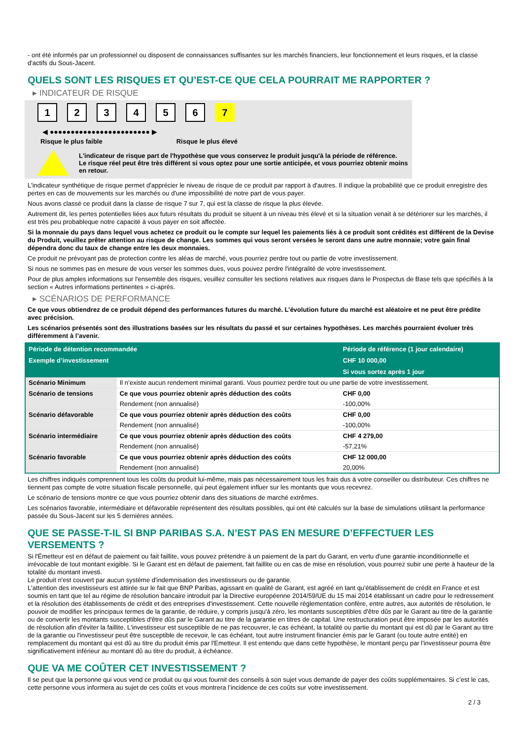- ont été informés par un professionnel ou disposent de connaissances suffisantes sur les marchés financiers, leur fonctionnement et leurs risques, et la classe d'actifs du Sous-Jacent.
QUELS SONT LES RISQUES ET QU’EST-CE QUE CELA POURRAIT ME RAPPORTER ?
▸ INDICATEUR DE RISQUE
123456 7
◀ ●●●●●●●●●●●●●●●●●●●●●●●● ▶
Risque le plus faible Risque le plus élevé
L'indicateur de risque part de l'hypothèse que vous conservez le produit jusqu'à la période de référence.
Le risque réel peut être très différent si vous optez pour une sortie anticipée, et vous pourriez obtenir moins en retour.
L'indicateur synthétique de risque permet d'apprécier le niveau de risque de ce produit par rapport à d'autres. Il indique la probabilité que ce produit enregistre des pertes en cas de mouvements sur les marchés ou d'une impossibilité de notre part de vous payer.
Nous avons classé ce produit dans la classe de risque 7 sur 7, qui est la classe de risque la plus élevée.
Autrement dit, les pertes potentielles liées aux futurs résultats du produit se situent à un niveau très élevé et si la situation venait à se détériorer sur les marchés, il est très peu probableque notre capacité à vous payer en soit affectée.
Si la monnaie du pays dans lequel vous achetez ce produit ou le compte sur lequel les paiements liés à ce produit sont crédités est différent de la Devise du Produit, veuillez prêter attention au risque de change. Les sommes qui vous seront versées le seront dans une autre monnaie; votre gain final dépendra donc du taux de change entre les deux monnaies.
Ce produit ne prévoyant pas de protection contre les aléas de marché, vous pourriez perdre tout ou partie de votre investissement.
Si nous ne sommes pas en mesure de vous verser les sommes dues, vous pouvez perdre l'intégralité de votre investissement.
Pour de plus amples informations sur l'ensemble des risques, veuillez consulter les sections relatives aux risques dans le Prospectus de Base tels que spécifiés à la section « Autres informations pertinentes » ci-après.
▸ SCÉNARIOS DE PERFORMANCE
Ce que vous obtiendrez de ce produit dépend des performances futures du marché. L’évolution future du marché est aléatoire et ne peut être prédite avec précision.
Les scénarios présentés sont des illustrations basées sur les résultats du passé et sur certaines hypothèses. Les marchés pourraient évoluer très différemment à l’avenir.
| Période de détention recommandée | | Période de référence (1 jour calendaire) |
| --- | --- | --- |
| Exemple d’investissement | | CHF 10 000,00 |
| | | Si vous sortez après 1 jour |
| Scénario Minimum | Il n’existe aucun rendement minimal garanti. Vous pourriez perdre tout ou une partie de votre investissement. | |
| Scénario de tensions | Ce que vous pourriez obtenir après déduction des coûts | CHF 0,00 |
| | Rendement (non annualisé) | -100,00% |
| Scénario défavorable | Ce que vous pourriez obtenir après déduction des coûts | CHF 0,00 |
| | Rendement (non annualisé) | -100,00% |
| Scénario intermédiaire | Ce que vous pourriez obtenir après déduction des coûts | CHF 4 279,00 |
| | Rendement (non annualisé) | -57,21% |
| Scénario favorable | Ce que vous pourriez obtenir après déduction des coûts | CHF 12 000,00 |
| | Rendement (non annualisé) | 20,00% |
Les chiffres indiqués comprennent tous les coûts du produit lui-même, mais pas nécessairement tous les frais dus à votre conseiller ou distributeur. Ces chiffres ne tiennent pas compte de votre situation fiscale personnelle, qui peut également influer sur les montants que vous recevrez.
Le scénario de tensions montre ce que vous pourriez obtenir dans des situations de marché extrêmes.
Les scénarios favorable, intermédiaire et défavorable représentent des résultats possibles, qui ont été calculés sur la base de simulations utilisant la performance passée du Sous-Jacent sur les 5 dernières années.
QUE SE PASSE-T-IL SI BNP PARIBAS S.A. N’EST PAS EN MESURE D’EFFECTUER LES VERSEMENTS ?
Si l'Émetteur est en défaut de paiement ou fait faillite, vous pouvez prétendre à un paiement de la part du Garant, en vertu d'une garantie inconditionnelle et irrévocable de tout montant exigible. Si le Garant est en défaut de paiement, fait faillite ou en cas de mise en résolution, vous pourrez subir une perte à hauteur de la totalité du montant investi.
Le produit n'est couvert par aucun système d'indemnisation des investisseurs ou de garantie.
L'attention des investisseurs est attirée sur le fait que BNP Paribas, agissant en qualité de Garant, est agréé en tant qu'établissement de crédit en France et est soumis en tant que tel au régime de résolution bancaire introduit par la Directive européenne 2014/59/UE du 15 mai 2014 établissant un cadre pour le redressement et la résolution des établissements de crédit et des entreprises d'investissement. Cette nouvelle réglementation confère, entre autres, aux autorités de résolution, le pouvoir de modifier les principaux termes de la garantie, de réduire, y compris jusqu'à zéro, les montants susceptibles d'être dûs par le Garant au titre de la garantie ou de convertir les montants susceptibles d'être dûs par le Garant au titre de la garantie en titres de capital. Une restructuration peut être imposée par les autorités de résolution afin d'éviter la faillite. L'investisseur est susceptible de ne pas recouvrer, le cas échéant, la totalité ou partie du montant qui est dû par le Garant au titre de la garantie ou l'investisseur peut être susceptible de recevoir, le cas échéant, tout autre instrument financier émis par le Garant (ou toute autre entité) en remplacement du montant qui est dû au titre du produit émis par l'Emetteur. Il est entendu que dans cette hypothèse, le montant perçu par l'investisseur pourra être significativement inférieur au montant dû au titre du produit, à échéance.
QUE VA ME COÛTER CET INVESTISSEMENT ?
Il se peut que la personne qui vous vend ce produit ou qui vous fournit des conseils à son sujet vous demande de payer des coûts supplémentaires. Si c’est le cas, cette personne vous informera au sujet de ces coûts et vous montrera l’incidence de ces coûts sur votre investissement.
2 / 3